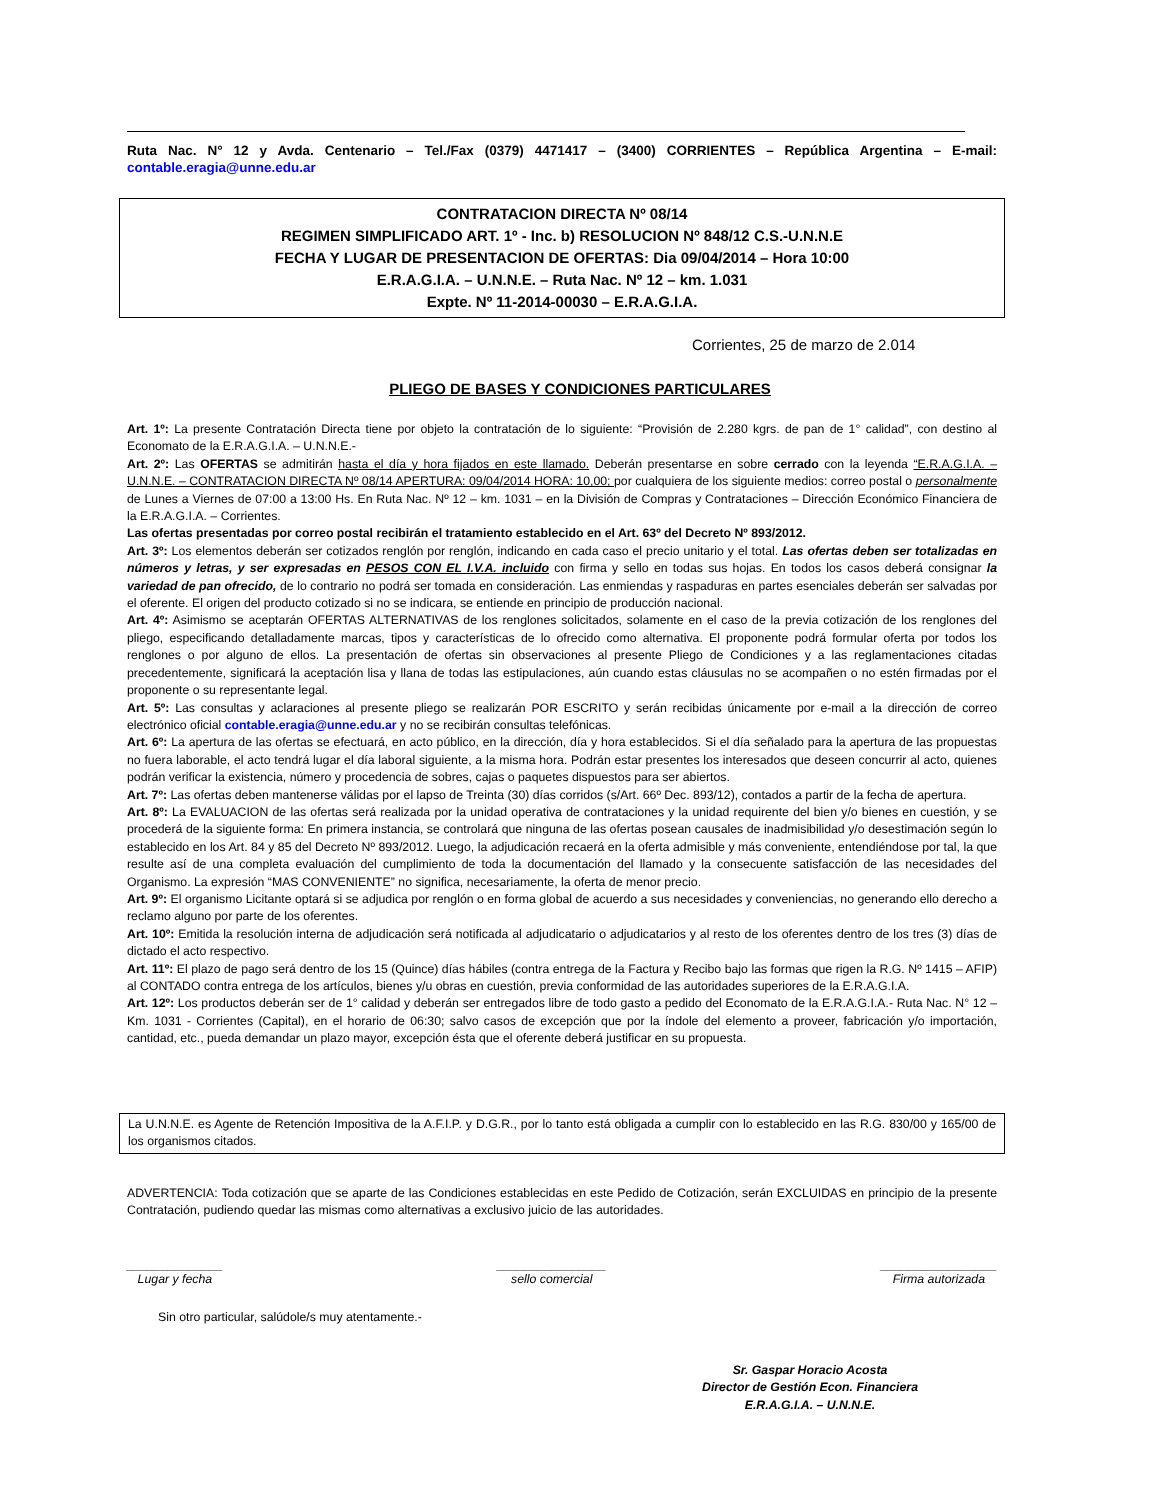Ruta Nac. N° 12 y Avda. Centenario – Tel./Fax (0379) 4471417 – (3400) CORRIENTES – República Argentina – E-mail: contable.eragia@unne.edu.ar
CONTRATACION DIRECTA Nº 08/14
REGIMEN SIMPLIFICADO ART. 1º - Inc. b) RESOLUCION Nº 848/12 C.S.-U.N.N.E
FECHA Y LUGAR DE PRESENTACION DE OFERTAS: Dia 09/04/2014 – Hora 10:00
E.R.A.G.I.A. – U.N.N.E. – Ruta Nac. Nº 12 – km. 1.031
Expte. Nº 11-2014-00030 – E.R.A.G.I.A.
Corrientes, 25 de marzo de 2.014
PLIEGO DE BASES Y CONDICIONES PARTICULARES
Art. 1º: La presente Contratación Directa tiene por objeto la contratación de lo siguiente: “Provisión de 2.280 kgrs. de pan de 1° calidad”, con destino al Economato de la E.R.A.G.I.A. – U.N.N.E.-
Art. 2º: Las OFERTAS se admitirán hasta el día y hora fijados en este llamado. Deberán presentarse en sobre cerrado con la leyenda “E.R.A.G.I.A. – U.N.N.E. – CONTRATACION DIRECTA Nº 08/14 APERTURA: 09/04/2014 HORA: 10,00; por cualquiera de los siguiente medios: correo postal o personalmente de Lunes a Viernes de 07:00 a 13:00 Hs. En Ruta Nac. Nº 12 – km. 1031 – en la División de Compras y Contrataciones – Dirección Económico Financiera de la E.R.A.G.I.A. – Corrientes.
Las ofertas presentadas por correo postal recibirán el tratamiento establecido en el Art. 63º del Decreto Nº 893/2012.
Art. 3º: Los elementos deberán ser cotizados renglón por renglón, indicando en cada caso el precio unitario y el total. Las ofertas deben ser totalizadas en números y letras, y ser expresadas en PESOS CON EL I.V.A. incluido con firma y sello en todas sus hojas. En todos los casos deberá consignar la variedad de pan ofrecido, de lo contrario no podrá ser tomada en consideración. Las enmiendas y raspaduras en partes esenciales deberán ser salvadas por el oferente. El origen del producto cotizado si no se indicara, se entiende en principio de producción nacional.
Art. 4º: Asimismo se aceptarán OFERTAS ALTERNATIVAS de los renglones solicitados, solamente en el caso de la previa cotización de los renglones del pliego, especificando detalladamente marcas, tipos y características de lo ofrecido como alternativa. El proponente podrá formular oferta por todos los renglones o por alguno de ellos. La presentación de ofertas sin observaciones al presente Pliego de Condiciones y a las reglamentaciones citadas precedentemente, significará la aceptación lisa y llana de todas las estipulaciones, aún cuando estas cláusulas no se acompañen o no estén firmadas por el proponente o su representante legal.
Art. 5º: Las consultas y aclaraciones al presente pliego se realizarán POR ESCRITO y serán recibidas únicamente por e-mail a la dirección de correo electrónico oficial contable.eragia@unne.edu.ar y no se recibirán consultas telefónicas.
Art. 6º: La apertura de las ofertas se efectuará, en acto público, en la dirección, día y hora establecidos. Si el día señalado para la apertura de las propuestas no fuera laborable, el acto tendrá lugar el día laboral siguiente, a la misma hora. Podrán estar presentes los interesados que deseen concurrir al acto, quienes podrán verificar la existencia, número y procedencia de sobres, cajas o paquetes dispuestos para ser abiertos.
Art. 7º: Las ofertas deben mantenerse válidas por el lapso de Treinta (30) días corridos (s/Art. 66º Dec. 893/12), contados a partir de la fecha de apertura.
Art. 8º: La EVALUACION de las ofertas será realizada por la unidad operativa de contrataciones y la unidad requirente del bien y/o bienes en cuestión, y se procederá de la siguiente forma: En primera instancia, se controlará que ninguna de las ofertas posean causales de inadmisibilidad y/o desestimación según lo establecido en los Art. 84 y 85 del Decreto Nº 893/2012. Luego, la adjudicación recaerá en la oferta admisible y más conveniente, entendiéndose por tal, la que resulte así de una completa evaluación del cumplimiento de toda la documentación del llamado y la consecuente satisfacción de las necesidades del Organismo. La expresión “MAS CONVENIENTE” no significa, necesariamente, la oferta de menor precio.
Art. 9º: El organismo Licitante optará si se adjudica por renglón o en forma global de acuerdo a sus necesidades y conveniencias, no generando ello derecho a reclamo alguno por parte de los oferentes.
Art. 10º: Emitida la resolución interna de adjudicación será notificada al adjudicatario o adjudicatarios y al resto de los oferentes dentro de los tres (3) días de dictado el acto respectivo.
Art. 11º: El plazo de pago será dentro de los 15 (Quince) días hábiles (contra entrega de la Factura y Recibo bajo las formas que rigen la R.G. Nº 1415 – AFIP) al CONTADO contra entrega de los artículos, bienes y/u obras en cuestión, previa conformidad de las autoridades superiores de la E.R.A.G.I.A.
Art. 12º: Los productos deberán ser de 1° calidad y deberán ser entregados libre de todo gasto a pedido del Economato de la E.R.A.G.I.A.- Ruta Nac. N° 12 – Km. 1031 - Corrientes (Capital), en el horario de 06:30; salvo casos de excepción que por la índole del elemento a proveer, fabricación y/o importación, cantidad, etc., pueda demandar un plazo mayor, excepción ésta que el oferente deberá justificar en su propuesta.
La U.N.N.E. es Agente de Retención Impositiva de la A.F.I.P. y D.G.R., por lo tanto está obligada a cumplir con lo establecido en las R.G. 830/00 y 165/00 de los organismos citados.
ADVERTENCIA: Toda cotización que se aparte de las Condiciones establecidas en este Pedido de Cotización, serán EXCLUIDAS en principio de la presente Contratación, pudiendo quedar las mismas como alternativas a exclusivo juicio de las autoridades.
______________
Lugar y fecha
________________
sello comercial
_________________
Firma autorizada
Sin otro particular, salúdole/s muy atentamente.-
Sr. Gaspar Horacio Acosta
Director de Gestión Econ. Financiera
E.R.A.G.I.A. – U.N.N.E.